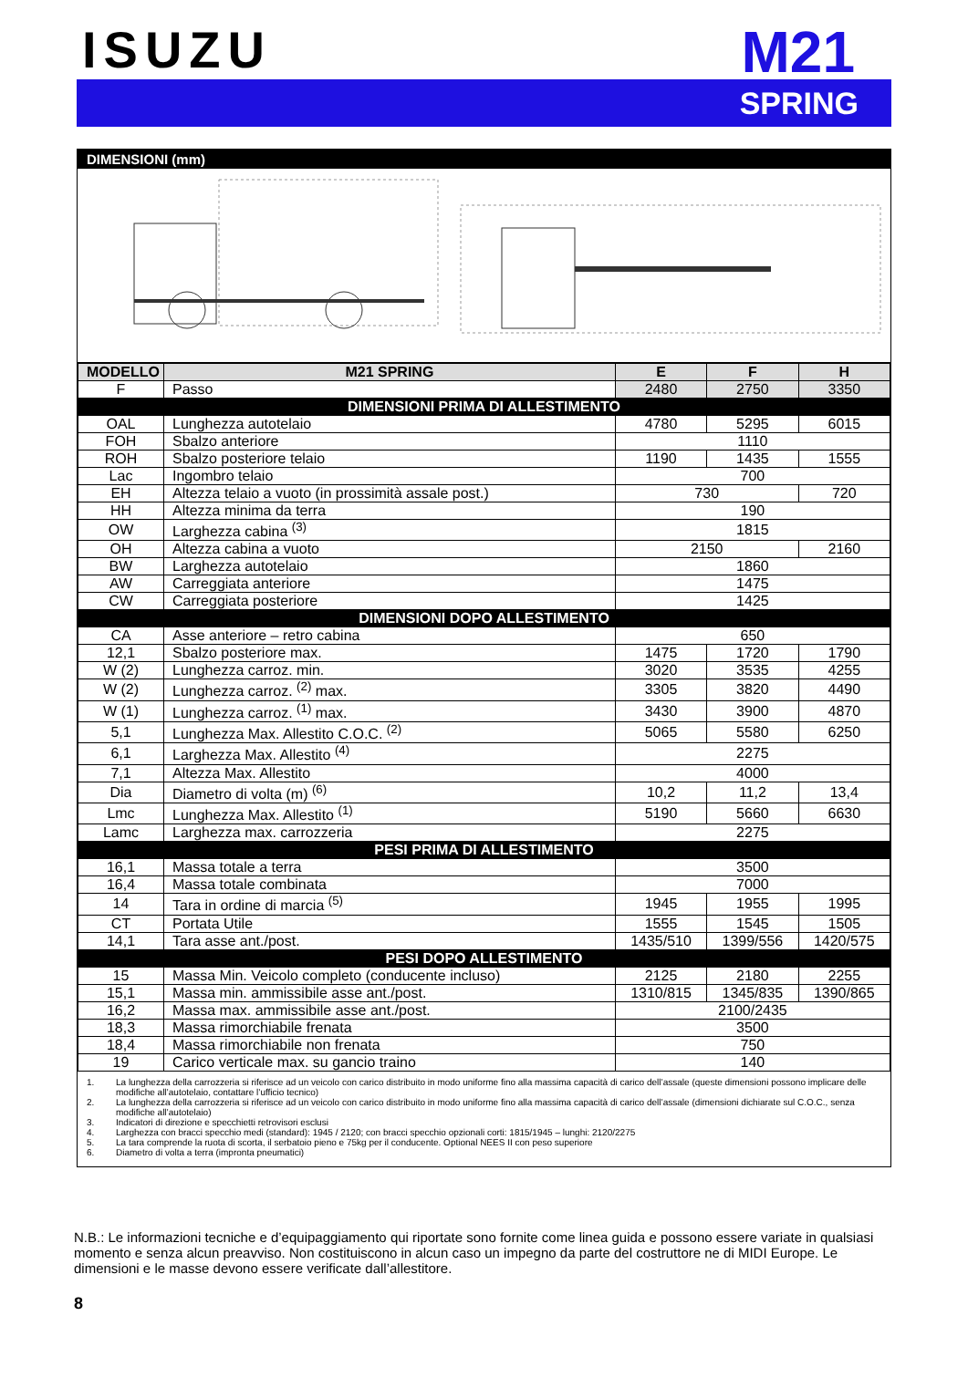ISUZU
M21
SPRING
DIMENSIONI (mm)
| MODELLO | M21 SPRING | E | F | H |
| --- | --- | --- | --- | --- |
| F | Passo | 2480 | 2750 | 3350 |
| DIMENSIONI PRIMA DI ALLESTIMENTO | | | | |
| OAL | Lunghezza autotelaio | 4780 | 5295 | 6015 |
| FOH | Sbalzo anteriore | 1110 | | |
| ROH | Sbalzo posteriore telaio | 1190 | 1435 | 1555 |
| Lac | Ingombro telaio | 700 | | |
| EH | Altezza telaio a vuoto (in prossimità assale post.) | 730 | | 720 |
| HH | Altezza minima da terra | 190 | | |
| OW | Larghezza cabina <sup>(3)</sup> | 1815 | | |
| OH | Altezza cabina a vuoto | 2150 | | 2160 |
| BW | Larghezza autotelaio | 1860 | | |
| AW | Carreggiata anteriore | 1475 | | |
| CW | Carreggiata posteriore | 1425 | | |
| DIMENSIONI DOPO ALLESTIMENTO | | | | |
| CA | Asse anteriore – retro cabina | 650 | | |
| 12,1 | Sbalzo posteriore max. | 1475 | 1720 | 1790 |
| W (2) | Lunghezza carroz. min. | 3020 | 3535 | 4255 |
| W (2) | Lunghezza carroz. <sup>(2)</sup> max. | 3305 | 3820 | 4490 |
| W (1) | Lunghezza carroz. <sup>(1)</sup> max. | 3430 | 3900 | 4870 |
| 5,1 | Lunghezza Max. Allestito C.O.C. <sup>(2)</sup> | 5065 | 5580 | 6250 |
| 6,1 | Larghezza Max. Allestito <sup>(4)</sup> | 2275 | | |
| 7,1 | Altezza Max. Allestito | 4000 | | |
| Dia | Diametro di volta (m) <sup>(6)</sup> | 10,2 | 11,2 | 13,4 |
| Lmc | Lunghezza Max. Allestito <sup>(1)</sup> | 5190 | 5660 | 6630 |
| Lamc | Larghezza max. carrozzeria | 2275 | | |
| PESI PRIMA DI ALLESTIMENTO | | | | |
| 16,1 | Massa totale a terra | 3500 | | |
| 16,4 | Massa totale combinata | 7000 | | |
| 14 | Tara in ordine di marcia <sup>(5)</sup> | 1945 | 1955 | 1995 |
| CT | Portata Utile | 1555 | 1545 | 1505 |
| 14,1 | Tara asse ant./post. | 1435/510 | 1399/556 | 1420/575 |
| PESI DOPO ALLESTIMENTO | | | | |
| 15 | Massa Min. Veicolo completo (conducente incluso) | 2125 | 2180 | 2255 |
| 15,1 | Massa min. ammissibile asse ant./post. | 1310/815 | 1345/835 | 1390/865 |
| 16,2 | Massa max. ammissibile asse ant./post. | 2100/2435 | | |
| 18,3 | Massa rimorchiabile frenata | 3500 | | |
| 18,4 | Massa rimorchiabile non frenata | 750 | | |
| 19 | Carico verticale max. su gancio traino | 140 | | |
1. La lunghezza della carrozzeria si riferisce ad un veicolo con carico distribuito in modo uniforme fino alla massima capacità di carico dell’assale (queste dimensioni possono implicare delle modifiche all’autotelaio, contattare l’ufficio tecnico)
2. La lunghezza della carrozzeria si riferisce ad un veicolo con carico distribuito in modo uniforme fino alla massima capacità di carico dell’assale (dimensioni dichiarate sul C.O.C., senza modifiche all’autotelaio)
3. Indicatori di direzione e specchietti retrovisori esclusi
4. Larghezza con bracci specchio medi (standard): 1945 / 2120; con bracci specchio opzionali corti: 1815/1945 – lunghi: 2120/2275
5. La tara comprende la ruota di scorta, il serbatoio pieno e 75kg per il conducente. Optional NEES II con peso superiore
6. Diametro di volta a terra (impronta pneumatici)
N.B.: Le informazioni tecniche e d’equipaggiamento qui riportate sono fornite come linea guida e possono essere variate in qualsiasi momento e senza alcun preavviso. Non costituiscono in alcun caso un impegno da parte del costruttore ne di MIDI Europe. Le dimensioni e le masse devono essere verificate dall’allestitore.
8